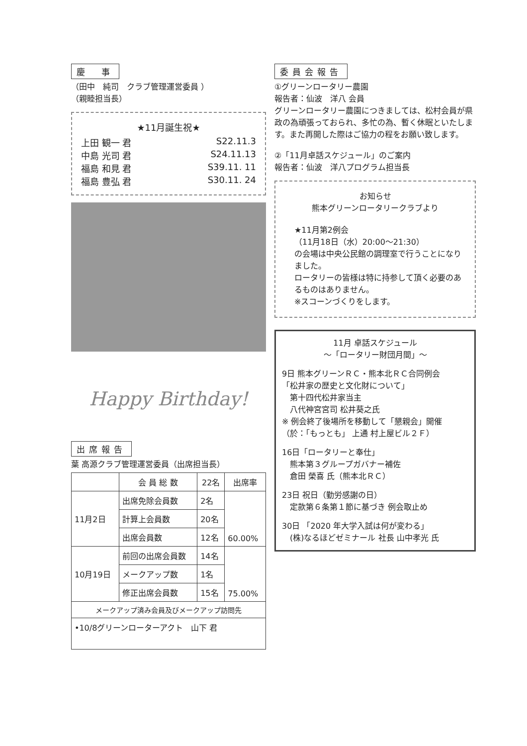慶　事
（田中　純司　クラブ管理運営委員 ）
（親睦担当長）
★11月誕生祝★
上田 観一 君 S22.11.3
中島 光司 君 S24.11.13
福島 和見 君 S39.11. 11
福島 豊弘 君 S30.11. 24
Happy Birthday!
出席報告
葉 高源クラブ管理運営委員（出席担当長）
| | 会 員 総 数 | 22名 | 出席率 |
| --- | --- | --- | --- |
| 11月2日 | 出席免除会員数 | 2名 | 60.00% |
| | 計算上会員数 | 20名 | |
| | 出席会員数 | 12名 | |
| 10月19日 | 前回の出席会員数 | 14名 | 75.00% |
| | メークアップ数 | 1名 | |
| | 修正出席会員数 | 15名 | |
| メークアップ済み会員及びメークアップ訪問先 | | | |
| •10/8グリーンローターアクト 山下 君 | | | |
委員会報告
①グリーンロータリー農園
報告者：仙波　洋八 会員
グリーンロータリー農園につきましては、松村会員が県政の為頑張っておられ、多忙の為、暫く休眠といたします。また再開した際はご協力の程をお願い致します。
②「11月卓話スケジュール」のご案内
報告者：仙波　洋八プログラム担当長
お知らせ
熊本グリーンロータリークラブより
★11月第2例会
（11月18日（水）20:00～21:30）
の会場は中央公民館の調理室で行うことになりました。
ロータリーの皆様は特に持参して頂く必要のあるものはありません。
※スコーンづくりをします。
11月 卓話スケジュール
～「ロータリー財団月間」～
9日 熊本グリーンＲＣ・熊本北ＲＣ合同例会
「松井家の歴史と文化財について」
　第十四代松井家当主
　八代神宮宮司 松井葵之氏
※ 例会終了後場所を移動して「懇親会」開催
（於：「もっとも」 上通 村上屋ビル２Ｆ）
16日「ロータリーと奉仕」
　熊本第３グループガバナー補佐
　倉田 榮喜 氏（熊本北ＲＣ）
23日 祝日（勤労感謝の日）
　定款第６条第１節に基づき 例会取止め
30日 「2020 年大学入試は何が変わる」
　(株)なるほどゼミナール 社長 山中孝光 氏